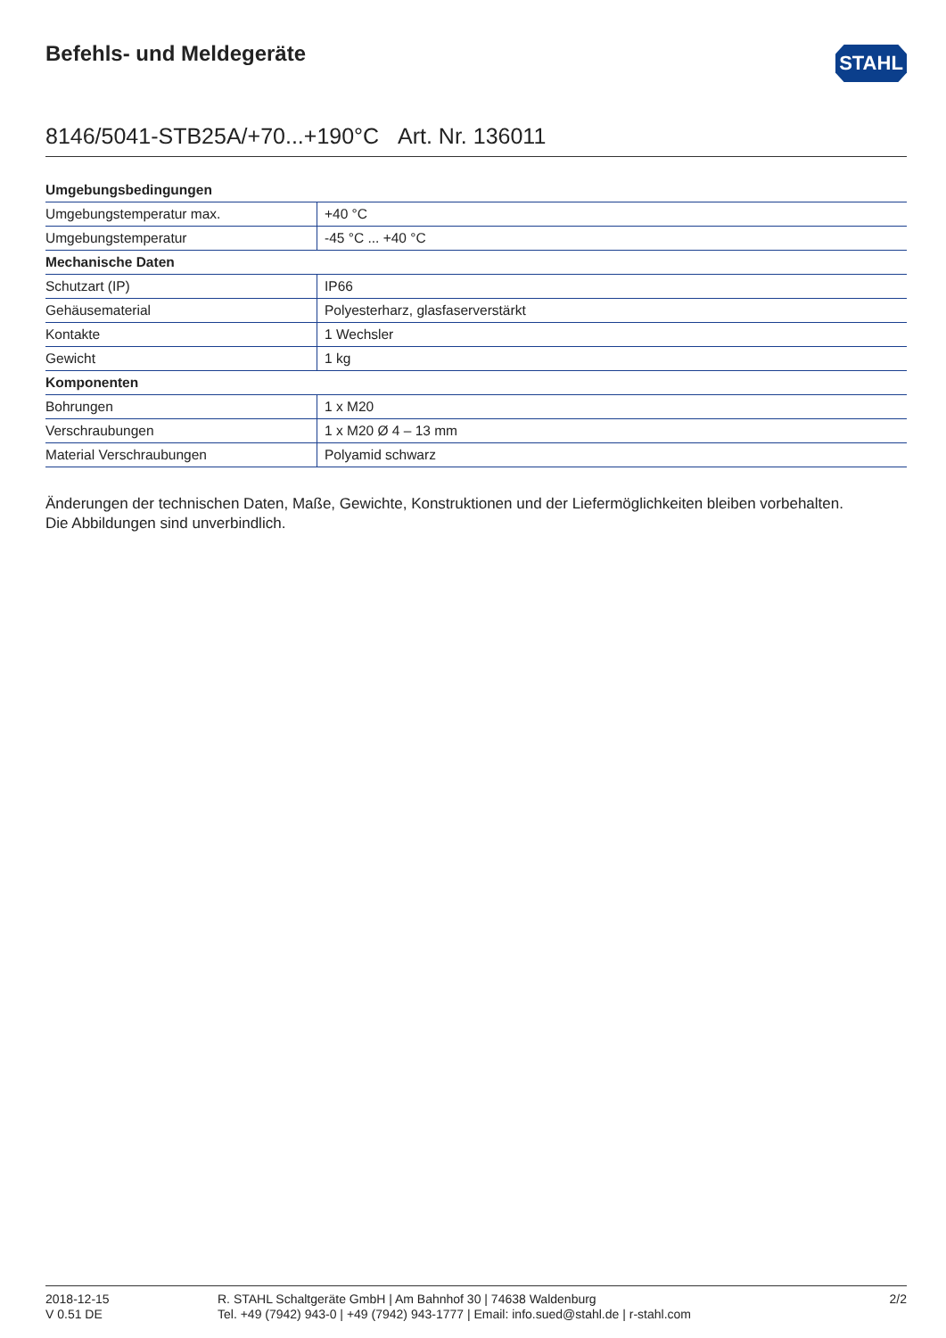Befehls- und Meldegeräte
STAHL
8146/5041-STB25A/+70...+190°C Art. Nr. 136011
| Umgebungsbedingungen | |
| --- | --- |
| Umgebungstemperatur max. | +40 °C |
| Umgebungstemperatur | -45 °C ... +40 °C |
| Mechanische Daten | |
| Schutzart (IP) | IP66 |
| Gehäusematerial | Polyesterharz, glasfaserverstärkt |
| Kontakte | 1 Wechsler |
| Gewicht | 1 kg |
| Komponenten | |
| Bohrungen | 1 x M20 |
| Verschraubungen | 1 x M20 Ø 4 – 13 mm |
| Material Verschraubungen | Polyamid schwarz |
Änderungen der technischen Daten, Maße, Gewichte, Konstruktionen und der Liefermöglichkeiten bleiben vorbehalten.
Die Abbildungen sind unverbindlich.
2018-12-15
V 0.51 DE
R. STAHL Schaltgeräte GmbH | Am Bahnhof 30 | 74638 Waldenburg
Tel. +49 (7942) 943-0 | +49 (7942) 943-1777 | Email: info.sued@stahl.de | r-stahl.com
2/2